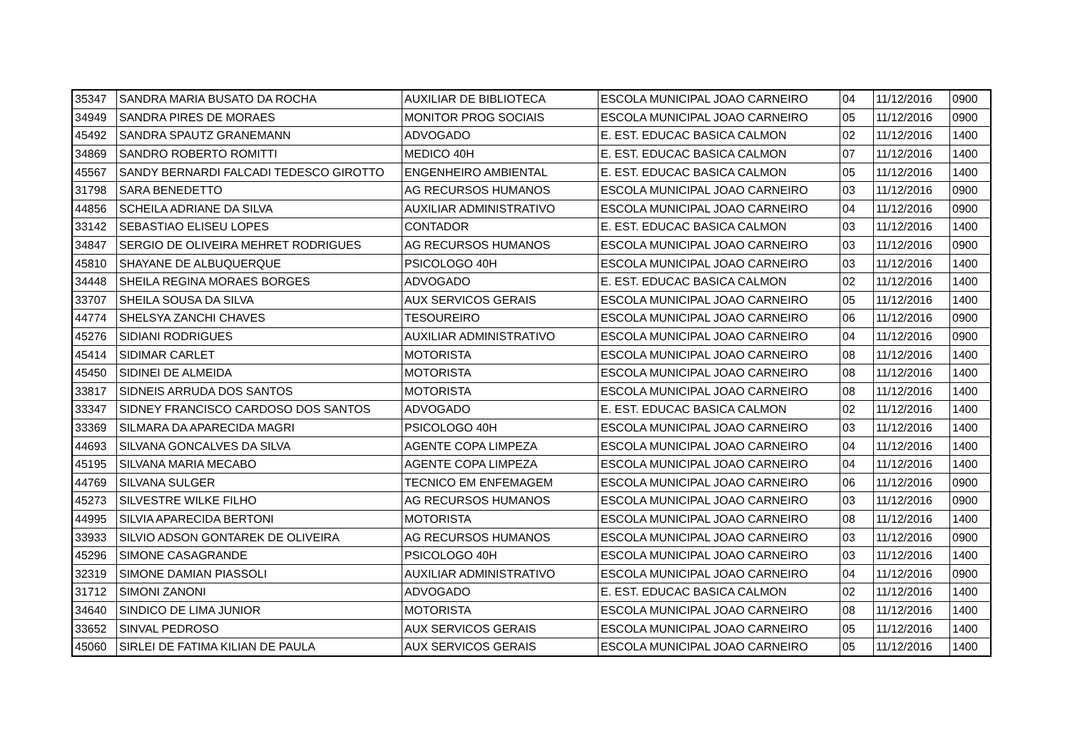| 35347 | SANDRA MARIA BUSATO DA ROCHA | AUXILIAR DE BIBLIOTECA | ESCOLA MUNICIPAL JOAO CARNEIRO | 04 | 11/12/2016 | 0900 |
| 34949 | SANDRA PIRES DE MORAES | MONITOR PROG SOCIAIS | ESCOLA MUNICIPAL JOAO CARNEIRO | 05 | 11/12/2016 | 0900 |
| 45492 | SANDRA SPAUTZ GRANEMANN | ADVOGADO | E. EST. EDUCAC BASICA CALMON | 02 | 11/12/2016 | 1400 |
| 34869 | SANDRO ROBERTO ROMITTI | MEDICO 40H | E. EST. EDUCAC BASICA CALMON | 07 | 11/12/2016 | 1400 |
| 45567 | SANDY BERNARDI FALCADI TEDESCO GIROTTO | ENGENHEIRO AMBIENTAL | E. EST. EDUCAC BASICA CALMON | 05 | 11/12/2016 | 1400 |
| 31798 | SARA BENEDETTO | AG RECURSOS HUMANOS | ESCOLA MUNICIPAL JOAO CARNEIRO | 03 | 11/12/2016 | 0900 |
| 44856 | SCHEILA ADRIANE DA SILVA | AUXILIAR ADMINISTRATIVO | ESCOLA MUNICIPAL JOAO CARNEIRO | 04 | 11/12/2016 | 0900 |
| 33142 | SEBASTIAO ELISEU LOPES | CONTADOR | E. EST. EDUCAC BASICA CALMON | 03 | 11/12/2016 | 1400 |
| 34847 | SERGIO DE OLIVEIRA MEHRET RODRIGUES | AG RECURSOS HUMANOS | ESCOLA MUNICIPAL JOAO CARNEIRO | 03 | 11/12/2016 | 0900 |
| 45810 | SHAYANE DE ALBUQUERQUE | PSICOLOGO 40H | ESCOLA MUNICIPAL JOAO CARNEIRO | 03 | 11/12/2016 | 1400 |
| 34448 | SHEILA REGINA MORAES BORGES | ADVOGADO | E. EST. EDUCAC BASICA CALMON | 02 | 11/12/2016 | 1400 |
| 33707 | SHEILA SOUSA DA SILVA | AUX SERVICOS GERAIS | ESCOLA MUNICIPAL JOAO CARNEIRO | 05 | 11/12/2016 | 1400 |
| 44774 | SHELSYA ZANCHI CHAVES | TESOUREIRO | ESCOLA MUNICIPAL JOAO CARNEIRO | 06 | 11/12/2016 | 0900 |
| 45276 | SIDIANI RODRIGUES | AUXILIAR ADMINISTRATIVO | ESCOLA MUNICIPAL JOAO CARNEIRO | 04 | 11/12/2016 | 0900 |
| 45414 | SIDIMAR CARLET | MOTORISTA | ESCOLA MUNICIPAL JOAO CARNEIRO | 08 | 11/12/2016 | 1400 |
| 45450 | SIDINEI DE ALMEIDA | MOTORISTA | ESCOLA MUNICIPAL JOAO CARNEIRO | 08 | 11/12/2016 | 1400 |
| 33817 | SIDNEIS ARRUDA DOS SANTOS | MOTORISTA | ESCOLA MUNICIPAL JOAO CARNEIRO | 08 | 11/12/2016 | 1400 |
| 33347 | SIDNEY FRANCISCO CARDOSO DOS SANTOS | ADVOGADO | E. EST. EDUCAC BASICA CALMON | 02 | 11/12/2016 | 1400 |
| 33369 | SILMARA DA APARECIDA MAGRI | PSICOLOGO 40H | ESCOLA MUNICIPAL JOAO CARNEIRO | 03 | 11/12/2016 | 1400 |
| 44693 | SILVANA GONCALVES DA SILVA | AGENTE COPA LIMPEZA | ESCOLA MUNICIPAL JOAO CARNEIRO | 04 | 11/12/2016 | 1400 |
| 45195 | SILVANA MARIA MECABO | AGENTE COPA LIMPEZA | ESCOLA MUNICIPAL JOAO CARNEIRO | 04 | 11/12/2016 | 1400 |
| 44769 | SILVANA SULGER | TECNICO EM ENFEMAGEM | ESCOLA MUNICIPAL JOAO CARNEIRO | 06 | 11/12/2016 | 0900 |
| 45273 | SILVESTRE WILKE FILHO | AG RECURSOS HUMANOS | ESCOLA MUNICIPAL JOAO CARNEIRO | 03 | 11/12/2016 | 0900 |
| 44995 | SILVIA APARECIDA BERTONI | MOTORISTA | ESCOLA MUNICIPAL JOAO CARNEIRO | 08 | 11/12/2016 | 1400 |
| 33933 | SILVIO ADSON GONTAREK DE OLIVEIRA | AG RECURSOS HUMANOS | ESCOLA MUNICIPAL JOAO CARNEIRO | 03 | 11/12/2016 | 0900 |
| 45296 | SIMONE CASAGRANDE | PSICOLOGO 40H | ESCOLA MUNICIPAL JOAO CARNEIRO | 03 | 11/12/2016 | 1400 |
| 32319 | SIMONE DAMIAN PIASSOLI | AUXILIAR ADMINISTRATIVO | ESCOLA MUNICIPAL JOAO CARNEIRO | 04 | 11/12/2016 | 0900 |
| 31712 | SIMONI ZANONI | ADVOGADO | E. EST. EDUCAC BASICA CALMON | 02 | 11/12/2016 | 1400 |
| 34640 | SINDICO DE LIMA JUNIOR | MOTORISTA | ESCOLA MUNICIPAL JOAO CARNEIRO | 08 | 11/12/2016 | 1400 |
| 33652 | SINVAL PEDROSO | AUX SERVICOS GERAIS | ESCOLA MUNICIPAL JOAO CARNEIRO | 05 | 11/12/2016 | 1400 |
| 45060 | SIRLEI DE FATIMA KILIAN DE PAULA | AUX SERVICOS GERAIS | ESCOLA MUNICIPAL JOAO CARNEIRO | 05 | 11/12/2016 | 1400 |